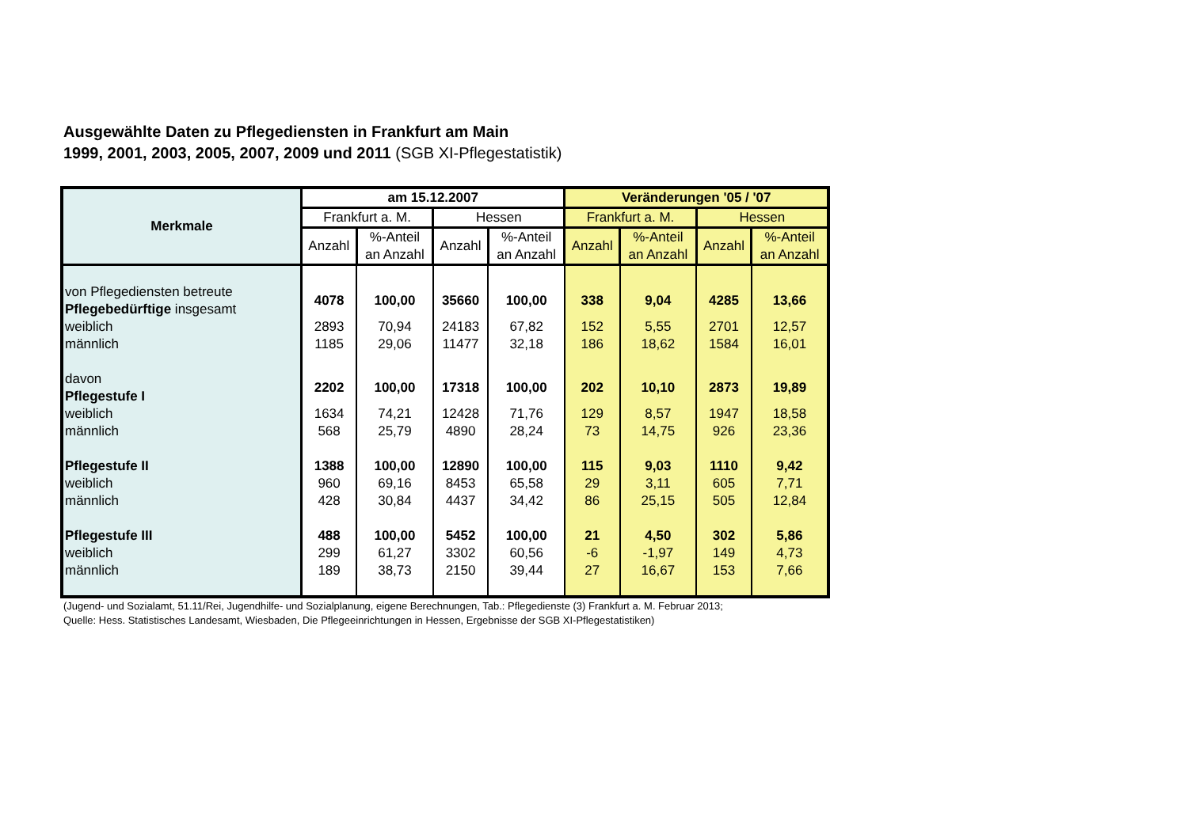Ausgewählte Daten zu Pflegediensten in Frankfurt am Main
1999, 2001, 2003, 2005, 2007, 2009 und 2011 (SGB XI-Pflegestatistik)
| Merkmale | am 15.12.2007 | | | | Veränderungen '05 / '07 | | | |
| --- | --- | --- | --- | --- | --- | --- | --- | --- |
| | Frankfurt a. M. | | Hessen | | Frankfurt a. M. | | Hessen | |
| | Anzahl | %-Anteil an Anzahl | Anzahl | %-Anteil an Anzahl | Anzahl | %-Anteil an Anzahl | Anzahl | %-Anteil an Anzahl |
| von Pflegediensten betreute Pflegebedürftige insgesamt | 4078 | 100,00 | 35660 | 100,00 | 338 | 9,04 | 4285 | 13,66 |
| weiblich | 2893 | 70,94 | 24183 | 67,82 | 152 | 5,55 | 2701 | 12,57 |
| männlich | 1185 | 29,06 | 11477 | 32,18 | 186 | 18,62 | 1584 | 16,01 |
| davon Pflegestufe I | 2202 | 100,00 | 17318 | 100,00 | 202 | 10,10 | 2873 | 19,89 |
| weiblich | 1634 | 74,21 | 12428 | 71,76 | 129 | 8,57 | 1947 | 18,58 |
| männlich | 568 | 25,79 | 4890 | 28,24 | 73 | 14,75 | 926 | 23,36 |
| Pflegestufe II | 1388 | 100,00 | 12890 | 100,00 | 115 | 9,03 | 1110 | 9,42 |
| weiblich | 960 | 69,16 | 8453 | 65,58 | 29 | 3,11 | 605 | 7,71 |
| männlich | 428 | 30,84 | 4437 | 34,42 | 86 | 25,15 | 505 | 12,84 |
| Pflegestufe III | 488 | 100,00 | 5452 | 100,00 | 21 | 4,50 | 302 | 5,86 |
| weiblich | 299 | 61,27 | 3302 | 60,56 | -6 | -1,97 | 149 | 4,73 |
| männlich | 189 | 38,73 | 2150 | 39,44 | 27 | 16,67 | 153 | 7,66 |
(Jugend- und Sozialamt, 51.11/Rei, Jugendhilfe- und Sozialplanung, eigene Berechnungen, Tab.: Pflegedienste (3) Frankfurt a. M. Februar 2013;
Quelle: Hess. Statistisches Landesamt, Wiesbaden, Die Pflegeeinrichtungen in Hessen, Ergebnisse der SGB XI-Pflegestatistiken)